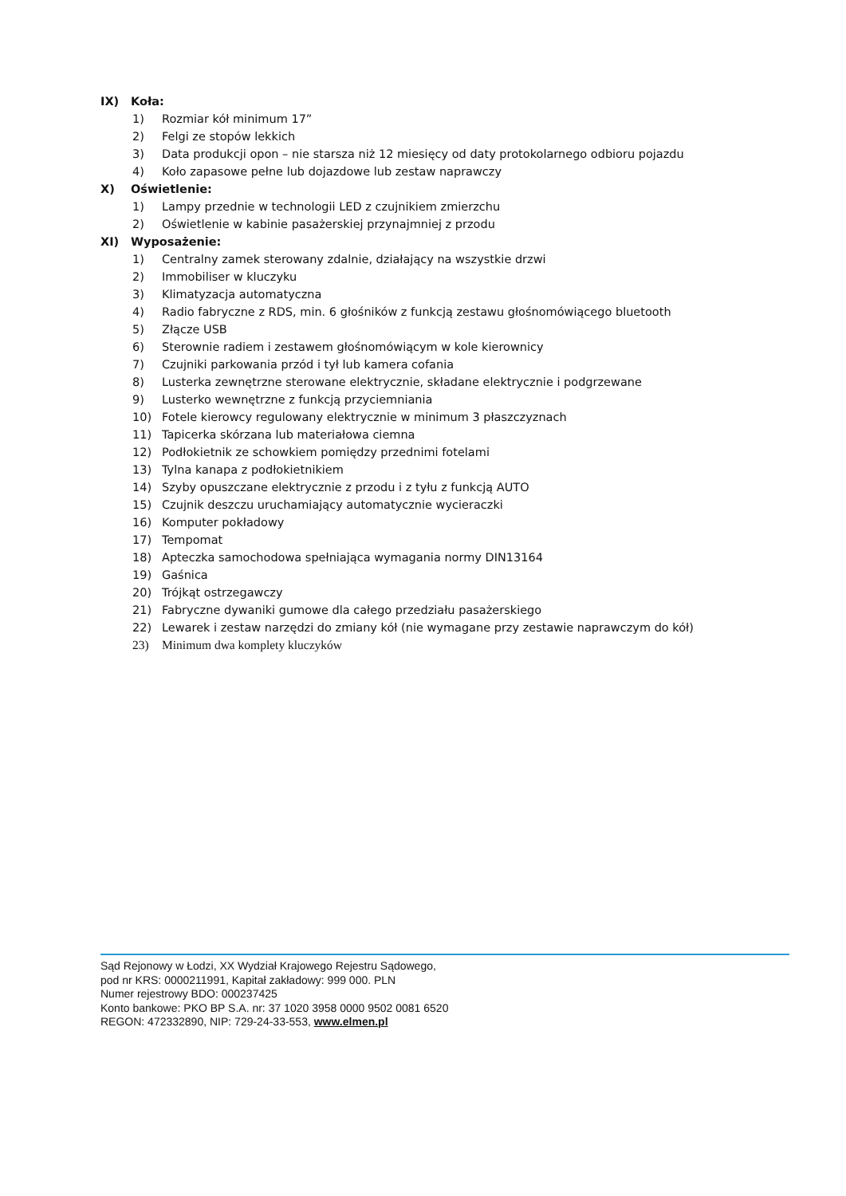IX) Koła:
1) Rozmiar kół minimum 17”
2) Felgi ze stopów lekkich
3) Data produkcji opon – nie starsza niż 12 miesięcy od daty protokolarnego odbioru pojazdu
4) Koło zapasowe pełne lub dojazdowe lub zestaw naprawczy
X) Oświetlenie:
1) Lampy przednie w technologii LED z czujnikiem zmierzchu
2) Oświetlenie w kabinie pasażerskiej przynajmniej z przodu
XI) Wyposażenie:
1) Centralny zamek sterowany zdalnie, działający na wszystkie drzwi
2) Immobiliser w kluczyku
3) Klimatyzacja automatyczna
4) Radio fabryczne z RDS, min. 6 głośników z funkcją zestawu głośnomówiącego bluetooth
5) Złącze USB
6) Sterownie radiem i zestawem głośnomówiącym w kole kierownicy
7) Czujniki parkowania przód i tył lub kamera cofania
8) Lusterka zewnętrzne sterowane elektrycznie, składane elektrycznie i podgrzewane
9) Lusterko wewnętrzne z funkcją przyciemniania
10) Fotele kierowcy regulowany elektrycznie w minimum 3 płaszczyznach
11) Tapicerka skórzana lub materiałowa ciemna
12) Podłokietnik ze schowkiem pomiędzy przednimi fotelami
13) Tylna kanapa z podłokietnikiem
14) Szyby opuszczane elektrycznie z przodu i z tyłu z funkcją AUTO
15) Czujnik deszczu uruchamiający automatycznie wycieraczki
16) Komputer pokładowy
17) Tempomat
18) Apteczka samochodowa spełniająca wymagania normy DIN13164
19) Gaśnica
20) Trójkąt ostrzegawczy
21) Fabryczne dywaniki gumowe dla całego przedziału pasażerskiego
22) Lewarek i zestaw narzędzi do zmiany kół (nie wymagane przy zestawie naprawczym do kół)
23) Minimum dwa komplety kluczyków
Sąd Rejonowy w Łodzi, XX Wydział Krajowego Rejestru Sądowego,
pod nr KRS: 0000211991, Kapitał zakładowy: 999 000. PLN
Numer rejestrowy BDO: 000237425
Konto bankowe: PKO BP S.A. nr: 37 1020 3958 0000 9502 0081 6520
REGON: 472332890, NIP: 729-24-33-553, www.elmen.pl